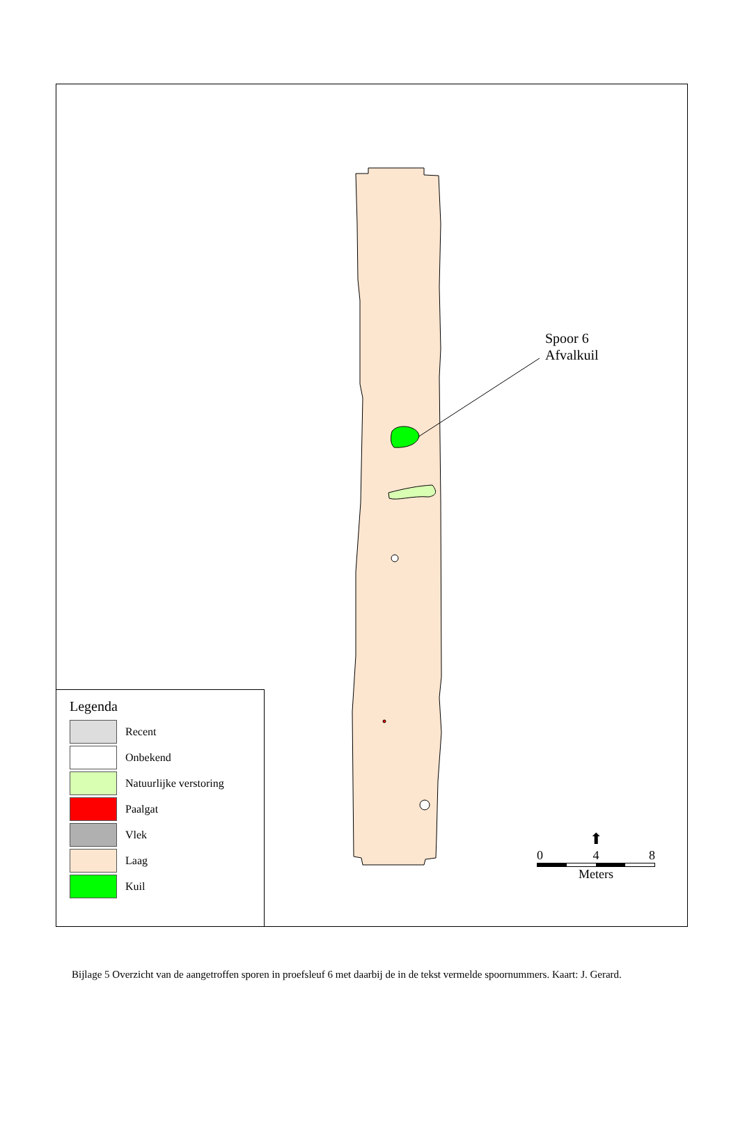Spoor 6
Afvalkuil
Legenda
Recent
Onbekend
Natuurlijke verstoring
Paalgat
Vlek
Laag
Kuil
⬆
0 4 8
Meters
Bijlage 5 Overzicht van de aangetroffen sporen in proefsleuf 6 met daarbij de in de tekst vermelde spoornummers. Kaart: J. Gerard.